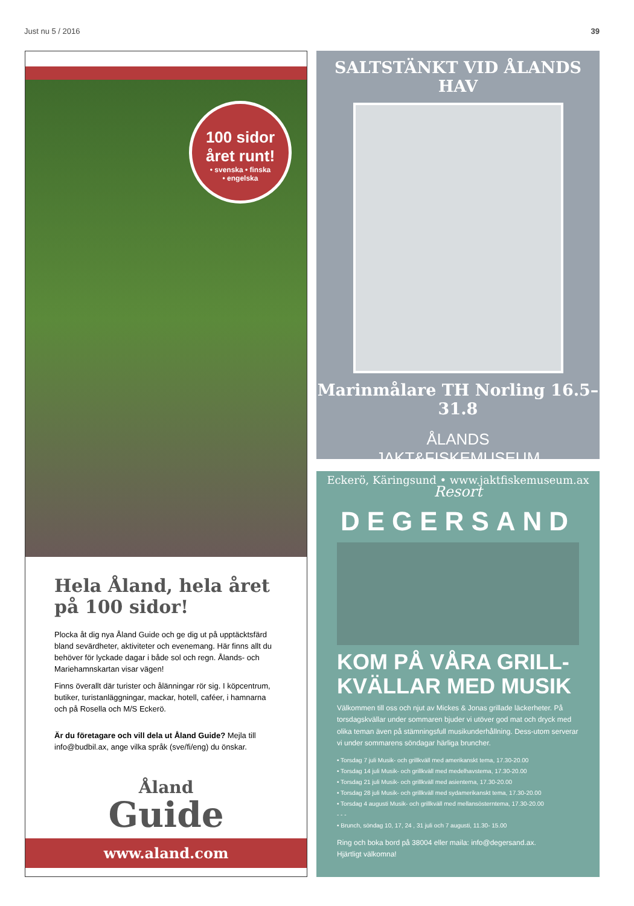Just nu 5 / 2016 39
100 sidor
året runt!
• svenska • finska
• engelska
Hela Åland, hela året på 100 sidor!
Plocka åt dig nya Åland Guide och ge dig ut på upptäcktsfärd bland sevärdheter, aktiviteter och evenemang. Här finns allt du behöver för lyckade dagar i både sol och regn. Ålands- och Mariehamnskartan visar vägen!
Finns överallt där turister och ålänningar rör sig. I köpcentrum, butiker, turistanläggningar, mackar, hotell, caféer, i hamnarna och på Rosella och M/S Eckerö.
Är du företagare och vill dela ut Åland Guide? Mejla till info@budbil.ax, ange vilka språk (sve/fi/eng) du önskar.
Åland
Guide
www.aland.com
SALTSTÄNKT VID ÅLANDS HAV
Marinmålare TH Norling 16.5–31.8
ÅLANDS
JAKT&FISKEMUSEUM
Eckerö, Käringsund • www.jaktfiskemuseum.ax
Resort
DEGERSAND
KOM PÅ VÅRA GRILL-KVÄLLAR MED MUSIK
Välkommen till oss och njut av Mickes & Jonas grillade läckerheter. På torsdagskvällar under sommaren bjuder vi utöver god mat och dryck med olika teman även på stämningsfull musikunderhållning. Dess-utom serverar vi under sommarens söndagar härliga bruncher.
• Torsdag 7 juli Musik- och grillkväll med amerikanskt tema, 17.30-20.00
• Torsdag 14 juli Musik- och grillkväll med medelhavstema, 17.30-20.00
• Torsdag 21 juli Musik- och grillkväll med asientema, 17.30-20.00
• Torsdag 28 juli Musik- och grillkväll med sydamerikanskt tema, 17.30-20.00
• Torsdag 4 augusti Musik- och grillkväll med mellansösterntema, 17.30-20.00
- - -
• Brunch, söndag 10, 17, 24 , 31 juli och 7 augusti, 11.30- 15.00
Ring och boka bord på 38004 eller maila: info@degersand.ax.
Hjärtligt välkomna!